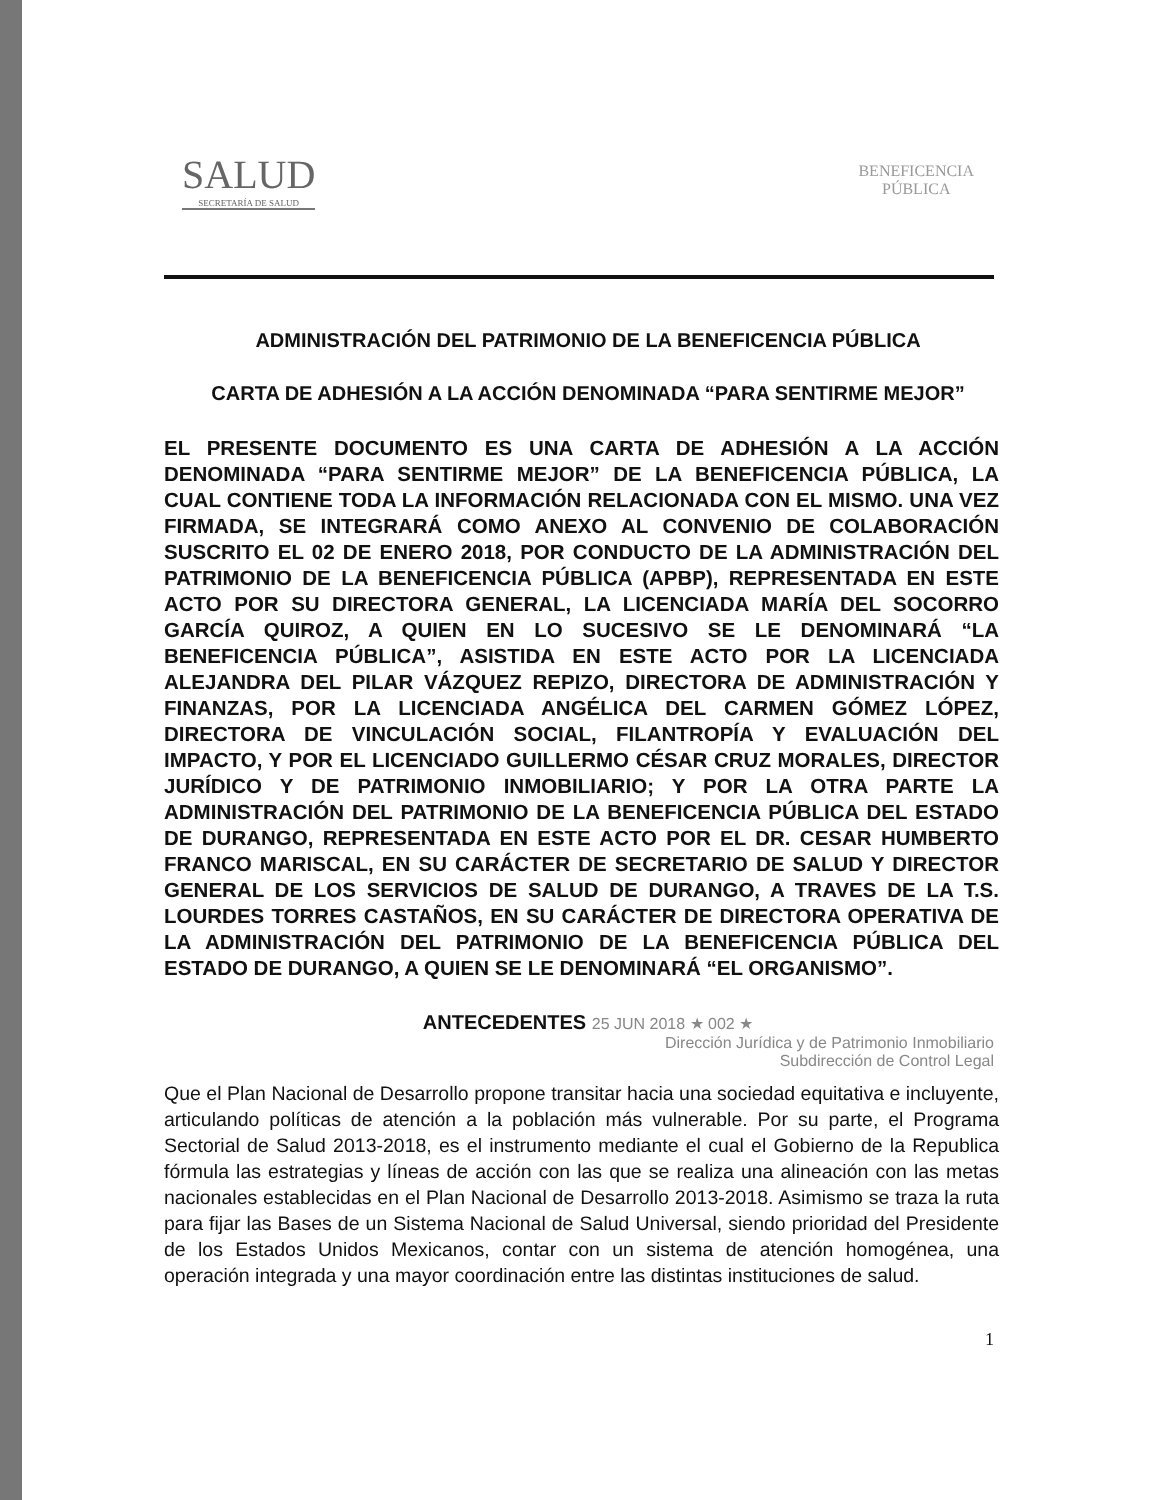SALUD
SECRETARÍA DE SALUD
BENEFICENCIA
PÚBLICA
ADMINISTRACIÓN DEL PATRIMONIO DE LA BENEFICENCIA PÚBLICA
CARTA DE ADHESIÓN A LA ACCIÓN DENOMINADA “PARA SENTIRME MEJOR”
EL PRESENTE DOCUMENTO ES UNA CARTA DE ADHESIÓN A LA ACCIÓN DENOMINADA “PARA SENTIRME MEJOR” DE LA BENEFICENCIA PÚBLICA, LA CUAL CONTIENE TODA LA INFORMACIÓN RELACIONADA CON EL MISMO. UNA VEZ FIRMADA, SE INTEGRARÁ COMO ANEXO AL CONVENIO DE COLABORACIÓN SUSCRITO EL 02 DE ENERO 2018, POR CONDUCTO DE LA ADMINISTRACIÓN DEL PATRIMONIO DE LA BENEFICENCIA PÚBLICA (APBP), REPRESENTADA EN ESTE ACTO POR SU DIRECTORA GENERAL, LA LICENCIADA MARÍA DEL SOCORRO GARCÍA QUIROZ, A QUIEN EN LO SUCESIVO SE LE DENOMINARÁ “LA BENEFICENCIA PÚBLICA”, ASISTIDA EN ESTE ACTO POR LA LICENCIADA ALEJANDRA DEL PILAR VÁZQUEZ REPIZO, DIRECTORA DE ADMINISTRACIÓN Y FINANZAS, POR LA LICENCIADA ANGÉLICA DEL CARMEN GÓMEZ LÓPEZ, DIRECTORA DE VINCULACIÓN SOCIAL, FILANTROPÍA Y EVALUACIÓN DEL IMPACTO, Y POR EL LICENCIADO GUILLERMO CÉSAR CRUZ MORALES, DIRECTOR JURÍDICO Y DE PATRIMONIO INMOBILIARIO; Y POR LA OTRA PARTE LA ADMINISTRACIÓN DEL PATRIMONIO DE LA BENEFICENCIA PÚBLICA DEL ESTADO DE DURANGO, REPRESENTADA EN ESTE ACTO POR EL DR. CESAR HUMBERTO FRANCO MARISCAL, EN SU CARÁCTER DE SECRETARIO DE SALUD Y DIRECTOR GENERAL DE LOS SERVICIOS DE SALUD DE DURANGO, A TRAVES DE LA T.S. LOURDES TORRES CASTAÑOS, EN SU CARÁCTER DE DIRECTORA OPERATIVA DE LA ADMINISTRACIÓN DEL PATRIMONIO DE LA BENEFICENCIA PÚBLICA DEL ESTADO DE DURANGO, A QUIEN SE LE DENOMINARÁ “EL ORGANISMO”.
ANTECEDENTES 25 JUN 2018 ★ 002 ★
Dirección Jurídica y de Patrimonio Inmobiliario
Subdirección de Control Legal
Que el Plan Nacional de Desarrollo propone transitar hacia una sociedad equitativa e incluyente, articulando políticas de atención a la población más vulnerable. Por su parte, el Programa Sectorial de Salud 2013-2018, es el instrumento mediante el cual el Gobierno de la Republica fórmula las estrategias y líneas de acción con las que se realiza una alineación con las metas nacionales establecidas en el Plan Nacional de Desarrollo 2013-2018. Asimismo se traza la ruta para fijar las Bases de un Sistema Nacional de Salud Universal, siendo prioridad del Presidente de los Estados Unidos Mexicanos, contar con un sistema de atención homogénea, una operación integrada y una mayor coordinación entre las distintas instituciones de salud.
1